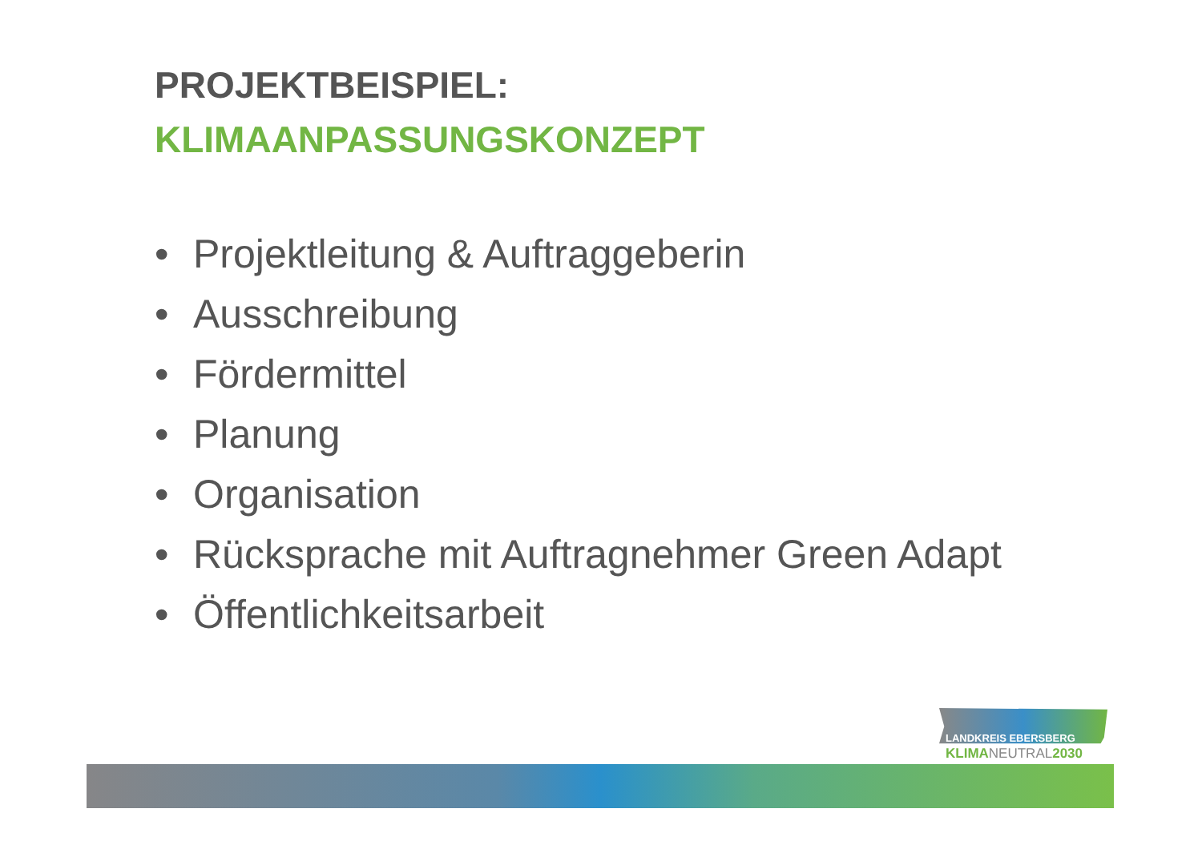PROJEKTBEISPIEL:
KLIMAANPASSUNGSKONZEPT
• Projektleitung & Auftraggeberin
• Ausschreibung
• Fördermittel
• Planung
• Organisation
• Rücksprache mit Auftragnehmer Green Adapt
• Öffentlichkeitsarbeit
LANDKREIS EBERSBERG
KLIMANEUTRAL2030